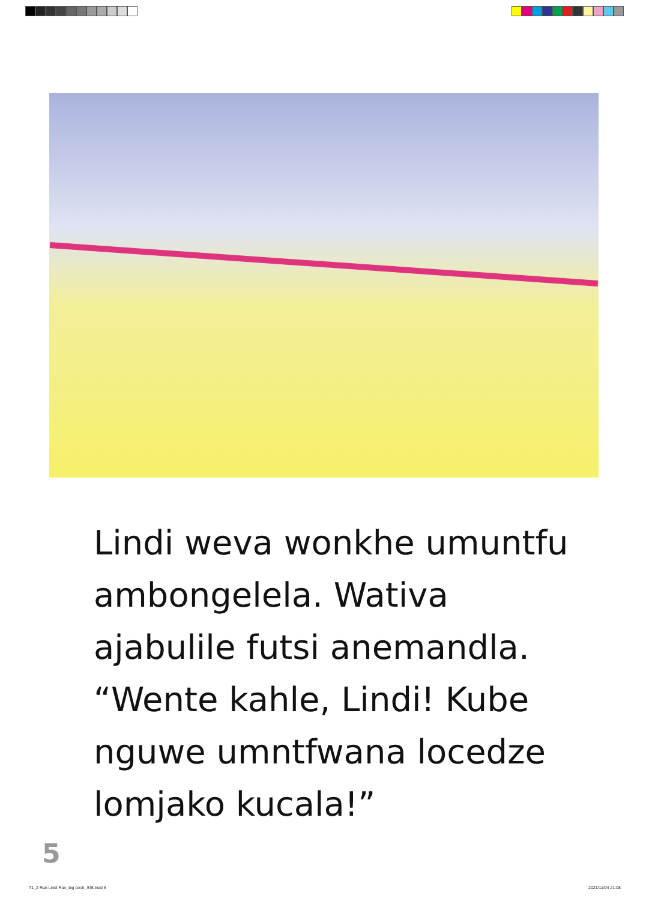Lindi weva wonkhe umuntfu
ambongelela. Wativa
ajabulile futsi anemandla.
“Wente kahle, Lindi! Kube
nguwe umntfwana locedze
lomjako kucala!”
5
T1_2 Run Lindi Run_big book_SIS.indd 5
2021/11/04 21:08